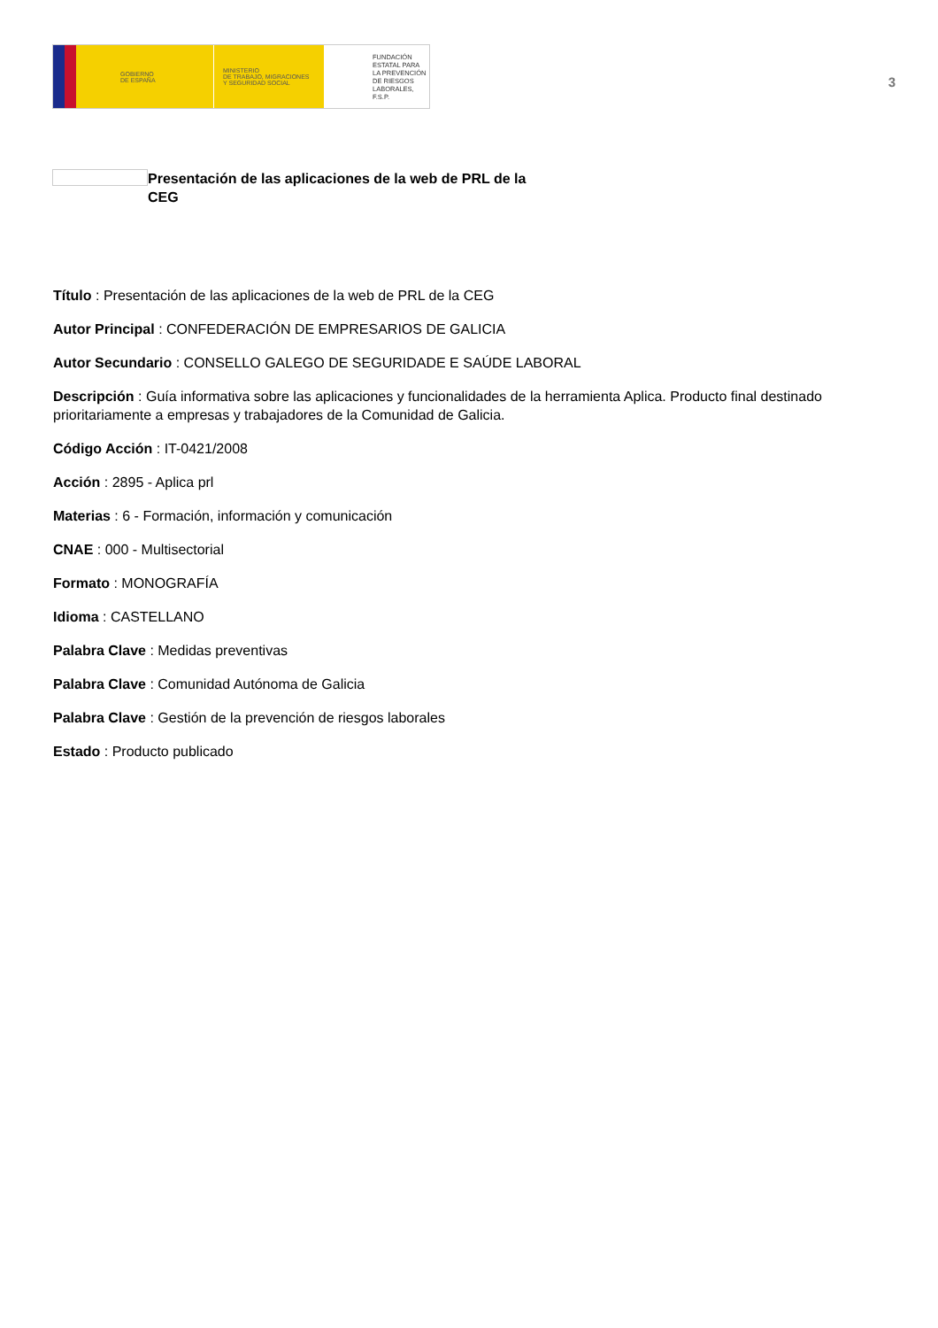GOBIERNO
DE ESPAÑA
MINISTERIO
DE TRABAJO, MIGRACIONES
Y SEGURIDAD SOCIAL
FUNDACIÓN
ESTATAL PARA
LA PREVENCIÓN
DE RIESGOS
LABORALES, F.S.P.
3
Presentación de las aplicaciones de la web de PRL de la CEG
Título : Presentación de las aplicaciones de la web de PRL de la CEG
Autor Principal : CONFEDERACIÓN DE EMPRESARIOS DE GALICIA
Autor Secundario : CONSELLO GALEGO DE SEGURIDADE E SAÚDE LABORAL
Descripción : Guía informativa sobre las aplicaciones y funcionalidades de la herramienta Aplica. Producto final destinado prioritariamente a empresas y trabajadores de la Comunidad de Galicia.
Código Acción : IT-0421/2008
Acción : 2895 - Aplica prl
Materias : 6 - Formación, información y comunicación
CNAE : 000 - Multisectorial
Formato : MONOGRAFÍA
Idioma : CASTELLANO
Palabra Clave : Medidas preventivas
Palabra Clave : Comunidad Autónoma de Galicia
Palabra Clave : Gestión de la prevención de riesgos laborales
Estado : Producto publicado